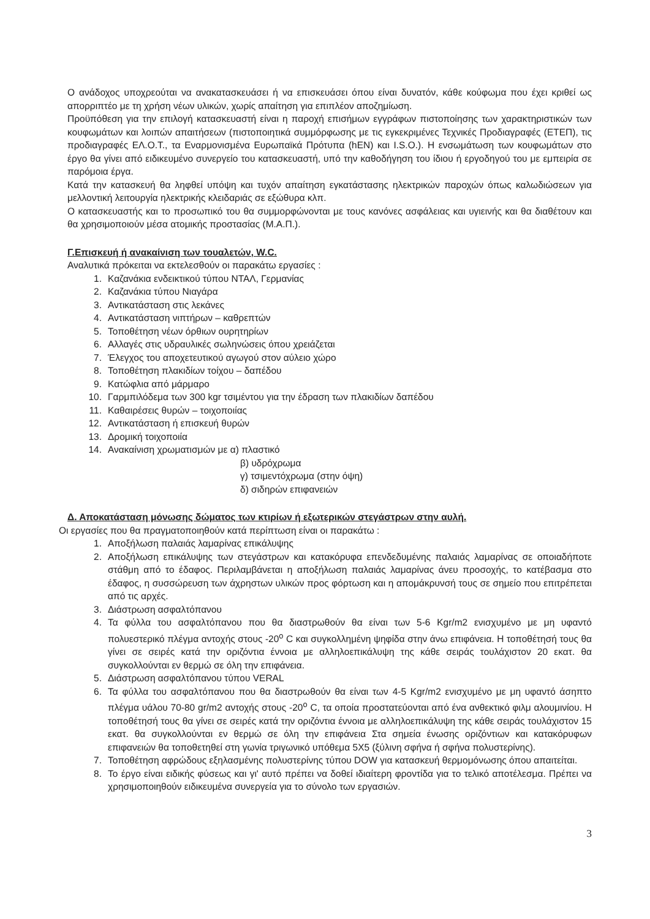Ο ανάδοχος υποχρεούται να ανακατασκευάσει ή να επισκευάσει όπου είναι δυνατόν, κάθε κούφωμα που έχει κριθεί ως απορριπτέο με τη χρήση νέων υλικών, χωρίς απαίτηση για επιπλέον αποζημίωση.
Προϋπόθεση για την επιλογή κατασκευαστή είναι η παροχή επισήμων εγγράφων πιστοποίησης των χαρακτηριστικών των κουφωμάτων και λοιπών απαιτήσεων (πιστοποιητικά συμμόρφωσης με τις εγκεκριμένες Τεχνικές Προδιαγραφές (ΕΤΕΠ), τις προδιαγραφές ΕΛ.Ο.Τ., τα Εναρμονισμένα Ευρωπαϊκά Πρότυπα (hEN) και I.S.O.). Η ενσωμάτωση των κουφωμάτων στο έργο θα γίνει από ειδικευμένο συνεργείο του κατασκευαστή, υπό την καθοδήγηση του ίδιου ή εργοδηγού του με εμπειρία σε παρόμοια έργα.
Κατά την κατασκευή θα ληφθεί υπόψη και τυχόν απαίτηση εγκατάστασης ηλεκτρικών παροχών όπως καλωδιώσεων για μελλοντική λειτουργία ηλεκτρικής κλειδαριάς σε εξώθυρα κλπ.
Ο κατασκευαστής και το προσωπικό του θα συμμορφώνονται με τους κανόνες ασφάλειας και υγιεινής και θα διαθέτουν και θα χρησιμοποιούν μέσα ατομικής προστασίας (Μ.Α.Π.).
Γ.Επισκευή ή ανακαίνιση των τουαλετών, W.C.
Αναλυτικά πρόκειται να εκτελεσθούν οι παρακάτω εργασίες :
1. Καζανάκια ενδεικτικού τύπου ΝΤΑΛ, Γερμανίας
2. Καζανάκια τύπου Νιαγάρα
3. Αντικατάσταση στις λεκάνες
4. Αντικατάσταση νιπτήρων – καθρεπτών
5. Τοποθέτηση νέων όρθιων ουρητηρίων
6. Αλλαγές στις υδραυλικές σωληνώσεις όπου χρειάζεται
7. Έλεγχος του αποχετευτικού αγωγού στον αύλειο χώρο
8. Τοποθέτηση πλακιδίων τοίχου – δαπέδου
9. Κατώφλια από μάρμαρο
10. Γαρμπιλόδεμα των 300 kgr τσιμέντου για την έδραση των πλακιδίων δαπέδου
11. Καθαιρέσεις θυρών – τοιχοποιίας
12. Αντικατάσταση ή επισκευή θυρών
13. Δρομική τοιχοποιία
14. Ανακαίνιση χρωματισμών με α) πλαστικό
β) υδρόχρωμα
γ) τσιμεντόχρωμα (στην όψη)
δ) σιδηρών επιφανειών
Δ. Αποκατάσταση μόνωσης δώματος των κτιρίων ή εξωτερικών στεγάστρων στην αυλή.
Οι εργασίες που θα πραγματοποιηθούν κατά περίπτωση είναι οι παρακάτω :
1. Αποξήλωση παλαιάς λαμαρίνας επικάλυψης
2. Αποξήλωση επικάλυψης των στεγάστρων και κατακόρυφα επενδεδυμένης παλαιάς λαμαρίνας σε οποιαδήποτε στάθμη από το έδαφος. Περιλαμβάνεται η αποξήλωση παλαιάς λαμαρίνας άνευ προσοχής, το κατέβασμα στο έδαφος, η συσσώρευση των άχρηστων υλικών προς φόρτωση και η απομάκρυνσή τους σε σημείο που επιτρέπεται από τις αρχές.
3. Διάστρωση ασφαλτόπανου
4. Τα φύλλα του ασφαλτόπανου που θα διαστρωθούν θα είναι των 5-6 Kgr/m2 ενισχυμένο με μη υφαντό πολυεστερικό πλέγμα αντοχής στους -20<sup>ο</sup> C και συγκολλημένη ψηφίδα στην άνω επιφάνεια. Η τοποθέτησή τους θα γίνει σε σειρές κατά την οριζόντια έννοια με αλληλοεπικάλυψη της κάθε σειράς τουλάχιστον 20 εκατ. θα συγκολλούνται εν θερμώ σε όλη την επιφάνεια.
5. Διάστρωση ασφαλτόπανου τύπου VERAL
6. Τα φύλλα του ασφαλτόπανου που θα διαστρωθούν θα είναι των 4-5 Kgr/m2 ενισχυμένο με μη υφαντό άσηπτο πλέγμα υάλου 70-80 gr/m2 αντοχής στους -20<sup>ο</sup> C, τα οποία προστατεύονται από ένα ανθεκτικό φιλμ αλουμινίου. Η τοποθέτησή τους θα γίνει σε σειρές κατά την οριζόντια έννοια με αλληλοεπικάλυψη της κάθε σειράς τουλάχιστον 15 εκατ. θα συγκολλούνται εν θερμώ σε όλη την επιφάνεια Στα σημεία ένωσης οριζόντιων και κατακόρυφων επιφανειών θα τοποθετηθεί στη γωνία τριγωνικό υπόθεμα 5Χ5 (ξύλινη σφήνα ή σφήνα πολυστερίνης).
7. Τοποθέτηση αφρώδους εξηλασμένης πολυστερίνης τύπου DOW για κατασκευή θερμομόνωσης όπου απαιτείται.
8. Το έργο είναι ειδικής φύσεως και γι' αυτό πρέπει να δοθεί ιδιαίτερη φροντίδα για το τελικό αποτέλεσμα. Πρέπει να χρησιμοποιηθούν ειδικευμένα συνεργεία για το σύνολο των εργασιών.
3